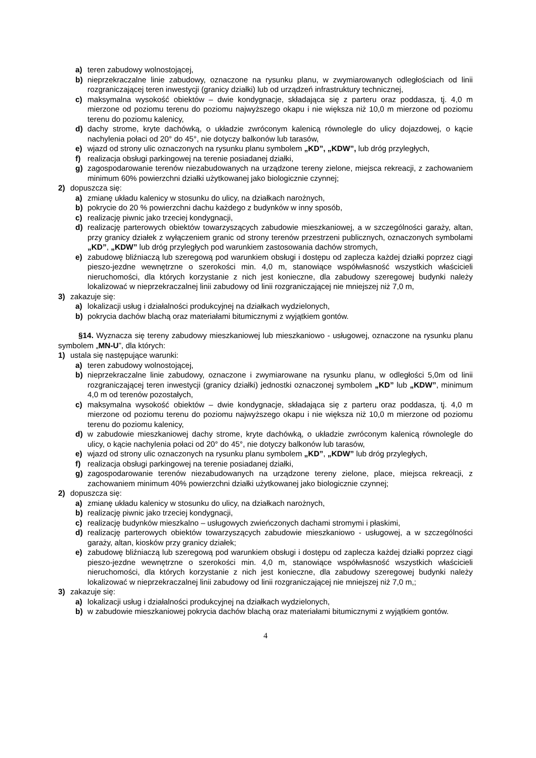a) teren zabudowy wolnostojącej,
b) nieprzekraczalne linie zabudowy, oznaczone na rysunku planu, w zwymiarowanych odległościach od linii rozgraniczającej teren inwestycji (granicy działki) lub od urządzeń infrastruktury technicznej,
c) maksymalna wysokość obiektów – dwie kondygnacje, składająca się z parteru oraz poddasza, tj. 4,0 m mierzone od poziomu terenu do poziomu najwyższego okapu i nie większa niż 10,0 m mierzone od poziomu terenu do poziomu kalenicy,
d) dachy strome, kryte dachówką, o układzie zwróconym kalenicą równolegle do ulicy dojazdowej, o kącie nachylenia połaci od 20° do 45°, nie dotyczy balkonów lub tarasów,
e) wjazd od strony ulic oznaczonych na rysunku planu symbolem „KD”, „KDW”, lub dróg przyległych,
f) realizacja obsługi parkingowej na terenie posiadanej działki,
g) zagospodarowanie terenów niezabudowanych na urządzone tereny zielone, miejsca rekreacji, z zachowaniem minimum 60% powierzchni działki użytkowanej jako biologicznie czynnej;
2) dopuszcza się:
a) zmianę układu kalenicy w stosunku do ulicy, na działkach narożnych,
b) pokrycie do 20 % powierzchni dachu każdego z budynków w inny sposób,
c) realizację piwnic jako trzeciej kondygnacji,
d) realizację parterowych obiektów towarzyszących zabudowie mieszkaniowej, a w szczególności garaży, altan, przy granicy działek z wyłączeniem granic od strony terenów przestrzeni publicznych, oznaczonych symbolami „KD”, „KDW” lub dróg przyległych pod warunkiem zastosowania dachów stromych,
e) zabudowę bliźniaczą lub szeregową pod warunkiem obsługi i dostępu od zaplecza każdej działki poprzez ciągi pieszo-jezdne wewnętrzne o szerokości min. 4,0 m, stanowiące współwłasność wszystkich właścicieli nieruchomości, dla których korzystanie z nich jest konieczne, dla zabudowy szeregowej budynki należy lokalizować w nieprzekraczalnej linii zabudowy od linii rozgraniczającej nie mniejszej niż 7,0 m,
3) zakazuje się:
a) lokalizacji usług i działalności produkcyjnej na działkach wydzielonych,
b) pokrycia dachów blachą oraz materiałami bitumicznymi z wyjątkiem gontów.
§14. Wyznacza się tereny zabudowy mieszkaniowej lub mieszkaniowo - usługowej, oznaczone na rysunku planu symbolem „MN-U”, dla których:
1) ustala się następujące warunki:
a) teren zabudowy wolnostojącej,
b) nieprzekraczalne linie zabudowy, oznaczone i zwymiarowane na rysunku planu, w odległości 5,0m od linii rozgraniczającej teren inwestycji (granicy działki) jednostki oznaczonej symbolem „KD” lub „KDW”, minimum 4,0 m od terenów pozostałych,
c) maksymalna wysokość obiektów – dwie kondygnacje, składająca się z parteru oraz poddasza, tj. 4,0 m mierzone od poziomu terenu do poziomu najwyższego okapu i nie większa niż 10,0 m mierzone od poziomu terenu do poziomu kalenicy,
d) w zabudowie mieszkaniowej dachy strome, kryte dachówką, o układzie zwróconym kalenicą równolegle do ulicy, o kącie nachylenia połaci od 20° do 45°, nie dotyczy balkonów lub tarasów,
e) wjazd od strony ulic oznaczonych na rysunku planu symbolem „KD”, „KDW” lub dróg przyległych,
f) realizacja obsługi parkingowej na terenie posiadanej działki,
g) zagospodarowanie terenów niezabudowanych na urządzone tereny zielone, place, miejsca rekreacji, z zachowaniem minimum 40% powierzchni działki użytkowanej jako biologicznie czynnej;
2) dopuszcza się:
a) zmianę układu kalenicy w stosunku do ulicy, na działkach narożnych,
b) realizację piwnic jako trzeciej kondygnacji,
c) realizację budynków mieszkalno – usługowych zwieńczonych dachami stromymi i płaskimi,
d) realizację parterowych obiektów towarzyszących zabudowie mieszkaniowo - usługowej, a w szczególności garaży, altan, kiosków przy granicy działek;
e) zabudowę bliźniaczą lub szeregową pod warunkiem obsługi i dostępu od zaplecza każdej działki poprzez ciągi pieszo-jezdne wewnętrzne o szerokości min. 4,0 m, stanowiące współwłasność wszystkich właścicieli nieruchomości, dla których korzystanie z nich jest konieczne, dla zabudowy szeregowej budynki należy lokalizować w nieprzekraczalnej linii zabudowy od linii rozgraniczającej nie mniejszej niż 7,0 m,;
3) zakazuje się:
a) lokalizacji usług i działalności produkcyjnej na działkach wydzielonych,
b) w zabudowie mieszkaniowej pokrycia dachów blachą oraz materiałami bitumicznymi z wyjątkiem gontów.
4